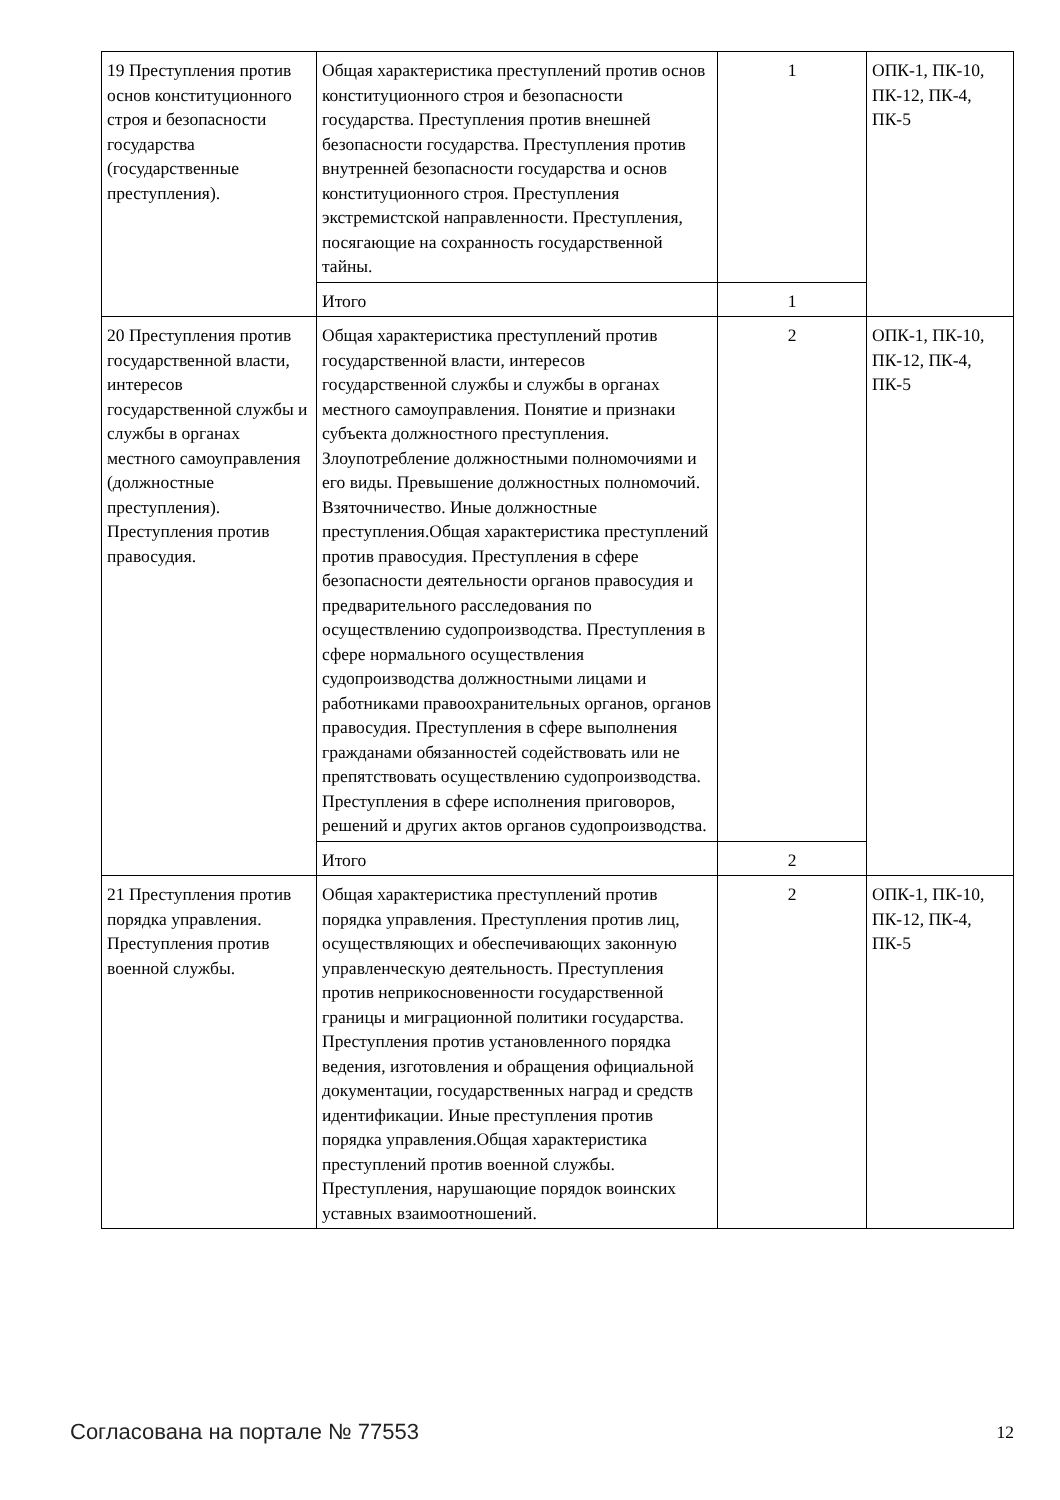| 19 Преступления против основ конституционного строя и безопасности государства (государственные преступления). | Общая характеристика преступлений против основ конституционного строя и безопасности государства. Преступления против внешней безопасности государства. Преступления против внутренней безопасности государства и основ конституционного строя. Преступления экстремистской направленности. Преступления, посягающие на сохранность государственной тайны. | 1 | ОПК-1, ПК-10, ПК-12, ПК-4, ПК-5 |
| | Итого | 1 | |
| 20 Преступления против государственной власти, интересов государственной службы и службы в органах местного самоуправления (должностные преступления). Преступления против правосудия. | Общая характеристика преступлений против государственной власти, интересов государственной службы и службы в органах местного самоуправления. Понятие и признаки субъекта должностного преступления. Злоупотребление должностными полномочиями и его виды. Превышение должностных полномочий. Взяточничество. Иные должностные преступления.Общая характеристика преступлений против правосудия. Преступления в сфере безопасности деятельности органов правосудия и предварительного расследования по осуществлению судопроизводства. Преступления в сфере нормального осуществления судопроизводства должностными лицами и работниками правоохранительных органов, органов правосудия. Преступления в сфере выполнения гражданами обязанностей содействовать или не препятствовать осуществлению судопроизводства. Преступления в сфере исполнения приговоров, решений и других актов органов судопроизводства. | 2 | ОПК-1, ПК-10, ПК-12, ПК-4, ПК-5 |
| | Итого | 2 | |
| 21 Преступления против порядка управления. Преступления против военной службы. | Общая характеристика преступлений против порядка управления. Преступления против лиц, осуществляющих и обеспечивающих законную управленческую деятельность. Преступления против неприкосновенности государственной границы и миграционной политики государства. Преступления против установленного порядка ведения, изготовления и обращения официальной документации, государственных наград и средств идентификации. Иные преступления против порядка управления.Общая характеристика преступлений против военной службы. Преступления, нарушающие порядок воинских уставных взаимоотношений. | 2 | ОПК-1, ПК-10, ПК-12, ПК-4, ПК-5 |
Согласована на портале № 77553 12